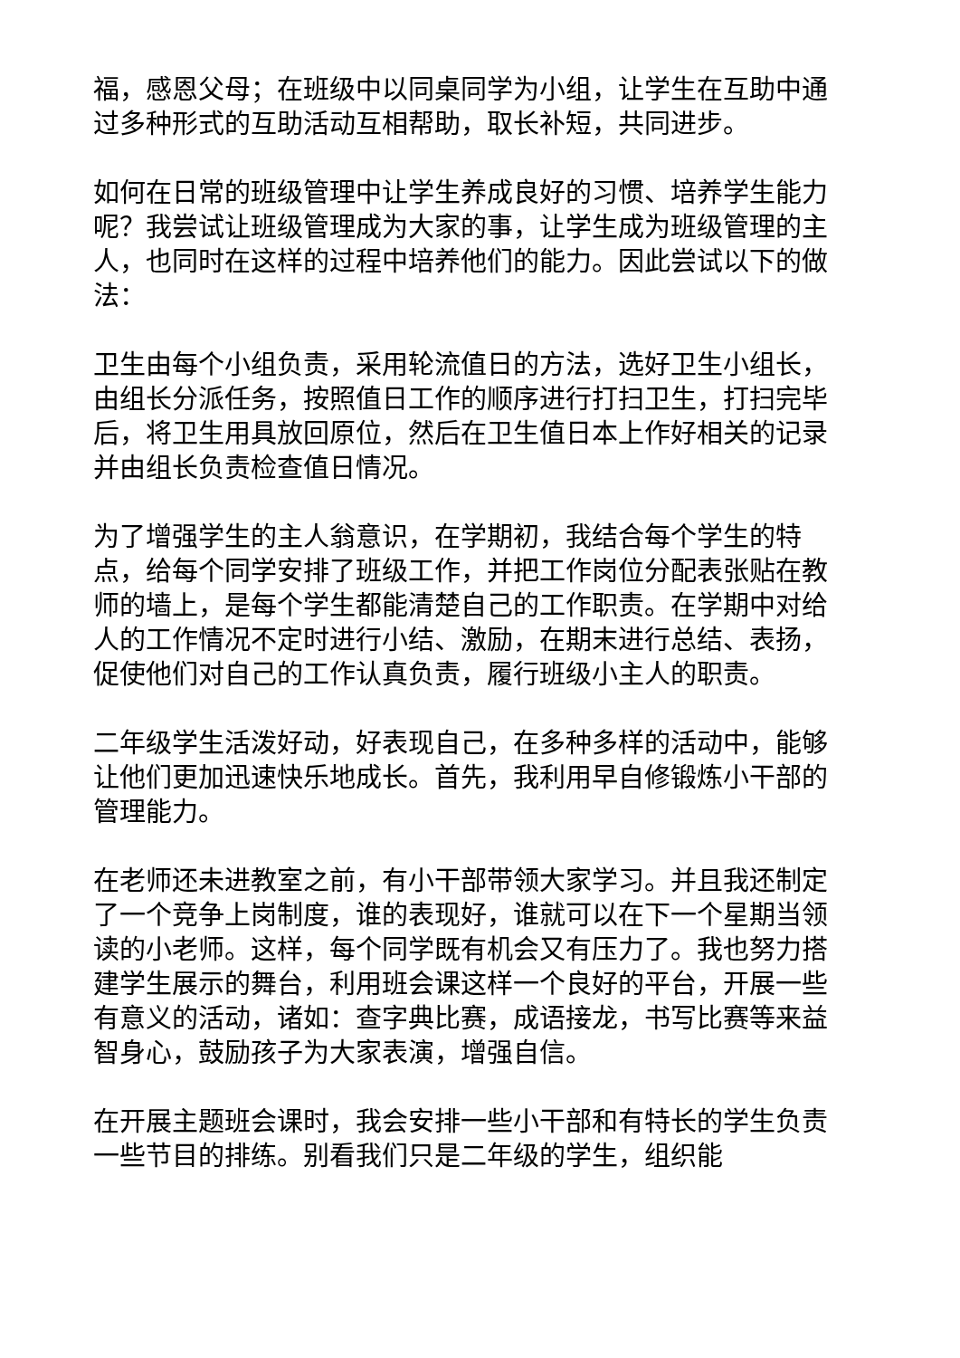福，感恩父母；在班级中以同桌同学为小组，让学生在互助中通过多种形式的互助活动互相帮助，取长补短，共同进步。
如何在日常的班级管理中让学生养成良好的习惯、培养学生能力呢？我尝试让班级管理成为大家的事，让学生成为班级管理的主人，也同时在这样的过程中培养他们的能力。因此尝试以下的做法：
卫生由每个小组负责，采用轮流值日的方法，选好卫生小组长，由组长分派任务，按照值日工作的顺序进行打扫卫生，打扫完毕后，将卫生用具放回原位，然后在卫生值日本上作好相关的记录并由组长负责检查值日情况。
为了增强学生的主人翁意识，在学期初，我结合每个学生的特点，给每个同学安排了班级工作，并把工作岗位分配表张贴在教师的墙上，是每个学生都能清楚自己的工作职责。在学期中对给人的工作情况不定时进行小结、激励，在期末进行总结、表扬，促使他们对自己的工作认真负责，履行班级小主人的职责。
二年级学生活泼好动，好表现自己，在多种多样的活动中，能够让他们更加迅速快乐地成长。首先，我利用早自修锻炼小干部的管理能力。
在老师还未进教室之前，有小干部带领大家学习。并且我还制定了一个竞争上岗制度，谁的表现好，谁就可以在下一个星期当领读的小老师。这样，每个同学既有机会又有压力了。我也努力搭建学生展示的舞台，利用班会课这样一个良好的平台，开展一些有意义的活动，诸如：查字典比赛，成语接龙，书写比赛等来益智身心，鼓励孩子为大家表演，增强自信。
在开展主题班会课时，我会安排一些小干部和有特长的学生负责一些节目的排练。别看我们只是二年级的学生，组织能